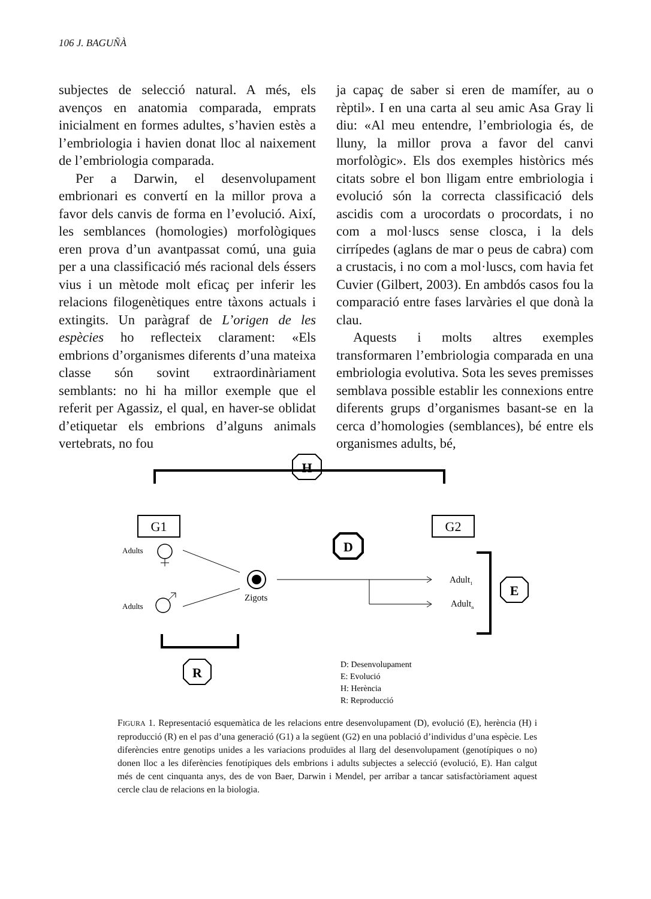106 J. BAGUÑÀ
subjectes de selecció natural. A més, els avenços en anatomia comparada, emprats inicialment en formes adultes, s’havien estès a l’embriologia i havien donat lloc al naixement de l’embriologia comparada.
Per a Darwin, el desenvolupament embrionari es convertí en la millor prova a favor dels canvis de forma en l’evolució. Així, les semblances (homologies) morfològiques eren prova d’un avantpassat comú, una guia per a una classificació més racional dels éssers vius i un mètode molt eficaç per inferir les relacions filogenètiques entre tàxons actuals i extingits. Un paràgraf de L’origen de les espècies ho reflecteix clarament: «Els embrions d’organismes diferents d’una mateixa classe són sovint extraordinàriament semblants: no hi ha millor exemple que el referit per Agassiz, el qual, en haver-se oblidat d’etiquetar els embrions d’alguns animals vertebrats, no fou
ja capaç de saber si eren de mamífer, au o rèptil». I en una carta al seu amic Asa Gray li diu: «Al meu entendre, l’embriologia és, de lluny, la millor prova a favor del canvi morfològic». Els dos exemples històrics més citats sobre el bon lligam entre embriologia i evolució són la correcta classificació dels ascidis com a urocordats o procordats, i no com a mol·luscs sense closca, i la dels cirrípedes (aglans de mar o peus de cabra) com a crustacis, i no com a mol·luscs, com havia fet Cuvier (Gilbert, 2003). En ambdós casos fou la comparació entre fases larvàries el que donà la clau.
Aquests i molts altres exemples transformaren l’embriologia comparada en una embriologia evolutiva. Sota les seves premisses semblava possible establir les connexions entre diferents grups d’organismes basant-se en la cerca d’homologies (semblances), bé entre els organismes adults, bé,
H
G1
G2
D
Adults
Adults
Zigots
Adult1
Adultn
E
R
D: Desenvolupament
E: Evolució
H: Herència
R: Reproducció
FIGURA 1. Representació esquemàtica de les relacions entre desenvolupament (D), evolució (E), herència (H) i reproducció (R) en el pas d’una generació (G1) a la següent (G2) en una població d’individus d’una espècie. Les diferències entre genotips unides a les variacions produïdes al llarg del desenvolupament (genotípiques o no) donen lloc a les diferències fenotípiques dels embrions i adults subjectes a selecció (evolució, E). Han calgut més de cent cinquanta anys, des de von Baer, Darwin i Mendel, per arribar a tancar satisfactòriament aquest cercle clau de relacions en la biologia.